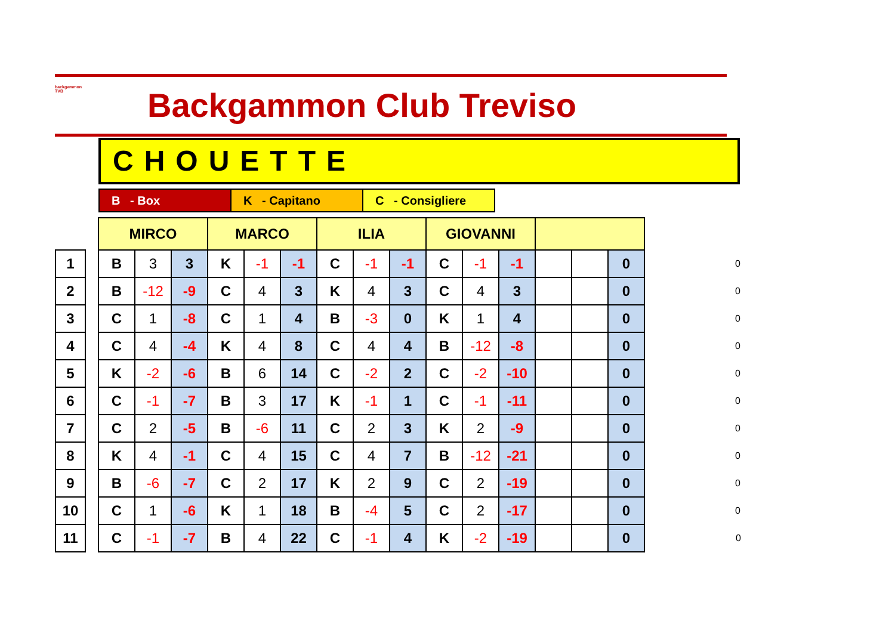backgammon
TVB
Backgammon Club Treviso
CHOUETTE
| B - Box | K - Capitano | C - Consigliere |
| | | MIRCO | | | MARCO | | | ILIA | | | GIOVANNI | | | | | | |
| 1 | | B | 3 | 3 | K | -1 | -1 | C | -1 | -1 | C | -1 | -1 | | | 0 | 0 |
| 2 | | B | -12 | -9 | C | 4 | 3 | K | 4 | 3 | C | 4 | 3 | | | 0 | 0 |
| 3 | | C | 1 | -8 | C | 1 | 4 | B | -3 | 0 | K | 1 | 4 | | | 0 | 0 |
| 4 | | C | 4 | -4 | K | 4 | 8 | C | 4 | 4 | B | -12 | -8 | | | 0 | 0 |
| 5 | | K | -2 | -6 | B | 6 | 14 | C | -2 | 2 | C | -2 | -10 | | | 0 | 0 |
| 6 | | C | -1 | -7 | B | 3 | 17 | K | -1 | 1 | C | -1 | -11 | | | 0 | 0 |
| 7 | | C | 2 | -5 | B | -6 | 11 | C | 2 | 3 | K | 2 | -9 | | | 0 | 0 |
| 8 | | K | 4 | -1 | C | 4 | 15 | C | 4 | 7 | B | -12 | -21 | | | 0 | 0 |
| 9 | | B | -6 | -7 | C | 2 | 17 | K | 2 | 9 | C | 2 | -19 | | | 0 | 0 |
| 10 | | C | 1 | -6 | K | 1 | 18 | B | -4 | 5 | C | 2 | -17 | | | 0 | 0 |
| 11 | | C | -1 | -7 | B | 4 | 22 | C | -1 | 4 | K | -2 | -19 | | | 0 | 0 |